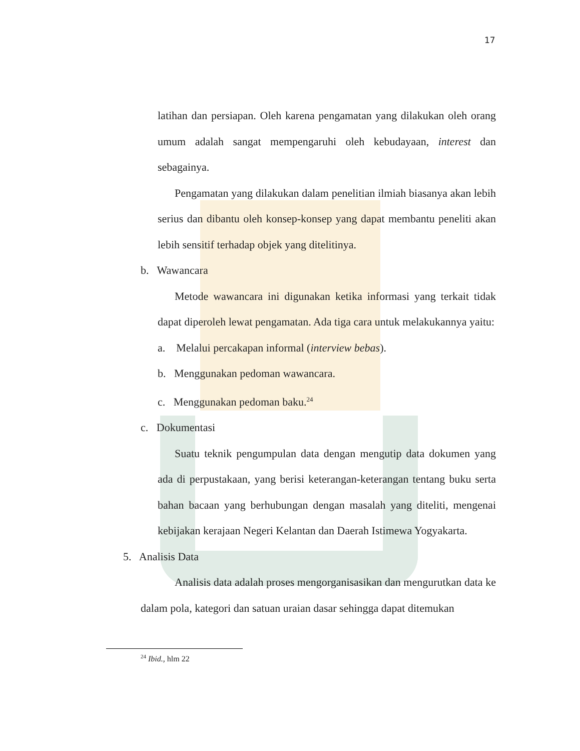17
latihan dan persiapan. Oleh karena pengamatan yang dilakukan oleh orang umum adalah sangat mempengaruhi oleh kebudayaan, interest dan sebagainya.
Pengamatan yang dilakukan dalam penelitian ilmiah biasanya akan lebih serius dan dibantu oleh konsep-konsep yang dapat membantu peneliti akan lebih sensitif terhadap objek yang ditelitinya.
b. Wawancara
Metode wawancara ini digunakan ketika informasi yang terkait tidak dapat diperoleh lewat pengamatan. Ada tiga cara untuk melakukannya yaitu:
a. Melalui percakapan informal (interview bebas).
b. Menggunakan pedoman wawancara.
c. Menggunakan pedoman baku.<sup>24</sup>
c. Dokumentasi
Suatu teknik pengumpulan data dengan mengutip data dokumen yang ada di perpustakaan, yang berisi keterangan-keterangan tentang buku serta bahan bacaan yang berhubungan dengan masalah yang diteliti, mengenai kebijakan kerajaan Negeri Kelantan dan Daerah Istimewa Yogyakarta.
5. Analisis Data
Analisis data adalah proses mengorganisasikan dan mengurutkan data ke dalam pola, kategori dan satuan uraian dasar sehingga dapat ditemukan
<sup>24</sup> Ibid., hlm 22